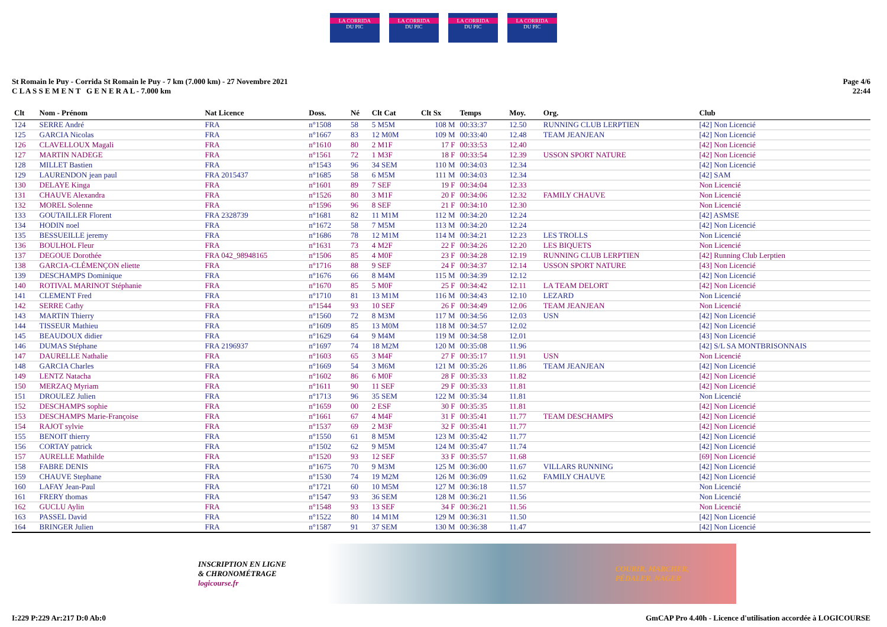LA CORRIDA
DU PIC
LA CORRIDA
DU PIC
LA CORRIDA
DU PIC
LA CORRIDA
DU PIC
St Romain le Puy - Corrida St Romain le Puy - 7 km (7.000 km) - 27 Novembre 2021
C L A S S E M E N T G E N E R A L - 7.000 km
Page 4/6
22:44
| Clt | Nom - Prénom | Nat Licence | Doss. | Né | Clt Cat | Clt Sx | Temps | Moy. | Org. | Club |
| --- | --- | --- | --- | --- | --- | --- | --- | --- | --- | --- |
| 124 | SERRE André | FRA | n°1508 | 58 | 5 M5M | 108 M | 00:33:37 | 12.50 | RUNNING CLUB LERPTIEN | [42] Non Licencié |
| 125 | GARCIA Nicolas | FRA | n°1667 | 83 | 12 M0M | 109 M | 00:33:40 | 12.48 | TEAM JEANJEAN | [42] Non Licencié |
| 126 | CLAVELLOUX Magali | FRA | n°1610 | 80 | 2 M1F | 17 F | 00:33:53 | 12.40 | | [42] Non Licencié |
| 127 | MARTIN NADEGE | FRA | n°1561 | 72 | 1 M3F | 18 F | 00:33:54 | 12.39 | USSON SPORT NATURE | [42] Non Licencié |
| 128 | MILLET Bastien | FRA | n°1543 | 96 | 34 SEM | 110 M | 00:34:03 | 12.34 | | [42] Non Licencié |
| 129 | LAURENDON jean paul | FRA 2015437 | n°1685 | 58 | 6 M5M | 111 M | 00:34:03 | 12.34 | | [42] SAM |
| 130 | DELAYE Kinga | FRA | n°1601 | 89 | 7 SEF | 19 F | 00:34:04 | 12.33 | | Non Licencié |
| 131 | CHAUVE Alexandra | FRA | n°1526 | 80 | 3 M1F | 20 F | 00:34:06 | 12.32 | FAMILY CHAUVE | Non Licencié |
| 132 | MOREL Solenne | FRA | n°1596 | 96 | 8 SEF | 21 F | 00:34:10 | 12.30 | | Non Licencié |
| 133 | GOUTAILLER Florent | FRA 2328739 | n°1681 | 82 | 11 M1M | 112 M | 00:34:20 | 12.24 | | [42] ASMSE |
| 134 | HODIN noel | FRA | n°1672 | 58 | 7 M5M | 113 M | 00:34:20 | 12.24 | | [42] Non Licencié |
| 135 | BESSUEILLE jeremy | FRA | n°1686 | 78 | 12 M1M | 114 M | 00:34:21 | 12.23 | LES TROLLS | Non Licencié |
| 136 | BOULHOL Fleur | FRA | n°1631 | 73 | 4 M2F | 22 F | 00:34:26 | 12.20 | LES BIQUETS | Non Licencié |
| 137 | DEGOUE Dorothée | FRA 042_98948165 | n°1506 | 85 | 4 M0F | 23 F | 00:34:28 | 12.19 | RUNNING CLUB LERPTIEN | [42] Running Club Lerptien |
| 138 | GARCIA-CLÉMENÇON eliette | FRA | n°1716 | 88 | 9 SEF | 24 F | 00:34:37 | 12.14 | USSON SPORT NATURE | [43] Non Licencié |
| 139 | DESCHAMPS Dominique | FRA | n°1676 | 66 | 8 M4M | 115 M | 00:34:39 | 12.12 | | [42] Non Licencié |
| 140 | ROTIVAL MARINOT Stéphanie | FRA | n°1670 | 85 | 5 M0F | 25 F | 00:34:42 | 12.11 | LA TEAM DELORT | [42] Non Licencié |
| 141 | CLEMENT Fred | FRA | n°1710 | 81 | 13 M1M | 116 M | 00:34:43 | 12.10 | LEZARD | Non Licencié |
| 142 | SERRE Cathy | FRA | n°1544 | 93 | 10 SEF | 26 F | 00:34:49 | 12.06 | TEAM JEANJEAN | Non Licencié |
| 143 | MARTIN Thierry | FRA | n°1560 | 72 | 8 M3M | 117 M | 00:34:56 | 12.03 | USN | [42] Non Licencié |
| 144 | TISSEUR Mathieu | FRA | n°1609 | 85 | 13 M0M | 118 M | 00:34:57 | 12.02 | | [42] Non Licencié |
| 145 | BEAUDOUX didier | FRA | n°1629 | 64 | 9 M4M | 119 M | 00:34:58 | 12.01 | | [43] Non Licencié |
| 146 | DUMAS Stéphane | FRA 2196937 | n°1697 | 74 | 18 M2M | 120 M | 00:35:08 | 11.96 | | [42] S/L SA MONTBRISONNAIS |
| 147 | DAURELLE Nathalie | FRA | n°1603 | 65 | 3 M4F | 27 F | 00:35:17 | 11.91 | USN | Non Licencié |
| 148 | GARCIA Charles | FRA | n°1669 | 54 | 3 M6M | 121 M | 00:35:26 | 11.86 | TEAM JEANJEAN | [42] Non Licencié |
| 149 | LENTZ Natacha | FRA | n°1602 | 86 | 6 M0F | 28 F | 00:35:33 | 11.82 | | [42] Non Licencié |
| 150 | MERZAQ Myriam | FRA | n°1611 | 90 | 11 SEF | 29 F | 00:35:33 | 11.81 | | [42] Non Licencié |
| 151 | DROULEZ Julien | FRA | n°1713 | 96 | 35 SEM | 122 M | 00:35:34 | 11.81 | | Non Licencié |
| 152 | DESCHAMPS sophie | FRA | n°1659 | 00 | 2 ESF | 30 F | 00:35:35 | 11.81 | | [42] Non Licencié |
| 153 | DESCHAMPS Marie-Françoise | FRA | n°1661 | 67 | 4 M4F | 31 F | 00:35:41 | 11.77 | TEAM DESCHAMPS | [42] Non Licencié |
| 154 | RAJOT sylvie | FRA | n°1537 | 69 | 2 M3F | 32 F | 00:35:41 | 11.77 | | [42] Non Licencié |
| 155 | BENOIT thierry | FRA | n°1550 | 61 | 8 M5M | 123 M | 00:35:42 | 11.77 | | [42] Non Licencié |
| 156 | CORTAY patrick | FRA | n°1502 | 62 | 9 M5M | 124 M | 00:35:47 | 11.74 | | [42] Non Licencié |
| 157 | AURELLE Mathilde | FRA | n°1520 | 93 | 12 SEF | 33 F | 00:35:57 | 11.68 | | [69] Non Licencié |
| 158 | FABRE DENIS | FRA | n°1675 | 70 | 9 M3M | 125 M | 00:36:00 | 11.67 | VILLARS RUNNING | [42] Non Licencié |
| 159 | CHAUVE Stephane | FRA | n°1530 | 74 | 19 M2M | 126 M | 00:36:09 | 11.62 | FAMILY CHAUVE | [42] Non Licencié |
| 160 | LAFAY Jean-Paul | FRA | n°1721 | 60 | 10 M5M | 127 M | 00:36:18 | 11.57 | | Non Licencié |
| 161 | FRERY thomas | FRA | n°1547 | 93 | 36 SEM | 128 M | 00:36:21 | 11.56 | | Non Licencié |
| 162 | GUCLU Aylin | FRA | n°1548 | 93 | 13 SEF | 34 F | 00:36:21 | 11.56 | | Non Licencié |
| 163 | PASSEL David | FRA | n°1522 | 80 | 14 M1M | 129 M | 00:36:31 | 11.50 | | [42] Non Licencié |
| 164 | BRINGER Julien | FRA | n°1587 | 91 | 37 SEM | 130 M | 00:36:38 | 11.47 | | [42] Non Licencié |
INSCRIPTION EN LIGNE
& CHRONOMÉTRAGE
logicourse.fr
COURIR, MARCHER,
PÉDALER, NAGER
I:229 P:229 Ar:217 D:0 Ab:0 GmCAP Pro 4.40h - Licence d'utilisation accordée à LOGICOURSE